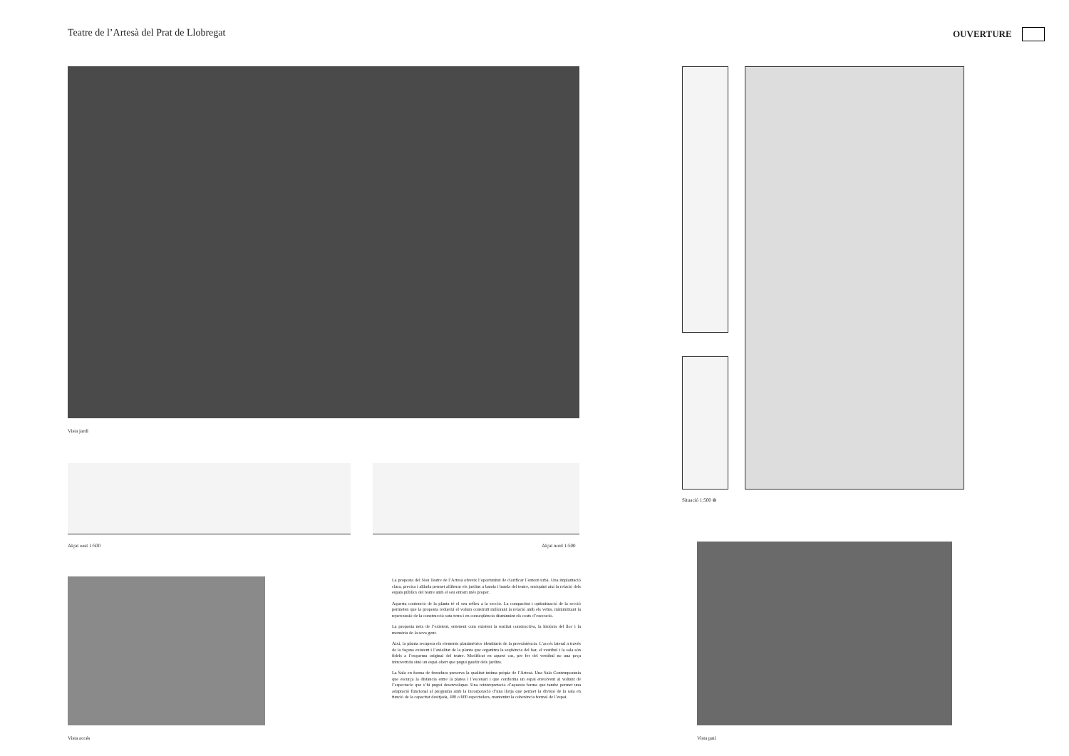Teatre de l’Artesà del Prat de Llobregat
OUVERTURE
Vista jardí
Alçat oest 1:500 Alçat nord 1:500
Vista accés
La proposta del Nou Teatre de l’Artesà ofereix l’oportunitat de clarificar l’entorn urbà. Una implantació clara, precisa i aïllada permet alliberar els jardins a banda i banda del teatre, enriquint així la relació dels espais públics del teatre amb el seu entorn més proper.
Aquesta contenció de la planta té el seu reflex a la secció. La compacitat i optimització de la secció permeten que la proposta redueixi el volum construït millorant la relació amb els veïns, minimitzant la repercussió de la construcció sota terra i en conseqüència disminuint els costs d’execució.
La proposta neix de l’existent, entenent com existent la realitat constructiva, la història del lloc i la memòria de la seva gent.
Així, la planta recupera els elements planimètrics identitaris de la preexistència. L’accés lateral a través de la façana existent i l’axialitat de la planta que organitza la seqüència del bar, el vestíbul i la sala són fidels a l’esquema original del teatre. Modificat en aquest cas, per fer del vestíbul no una peça introvertida sinó un espai obert que pugui gaudir dels jardins.
La Sala en forma de ferradura preserva la qualitat íntima pròpia de l’Artesà. Una Sala Contemporània que escurça la distància entre la platea i l’escenari i que conforma un espai envolvent al voltant de l’espectacle que s’hi pugui desenvolupar. Una reinterpretació d’aquesta forma que també permet una adaptació funcional al programa amb la incorporació d’una llotja que permet la divisió de la sala en funció de la capacitat desitjada, 400 o 600 espectadors, mantenint la coherència formal de l’espai.
Situació 1:500 ⊗
Vista pati